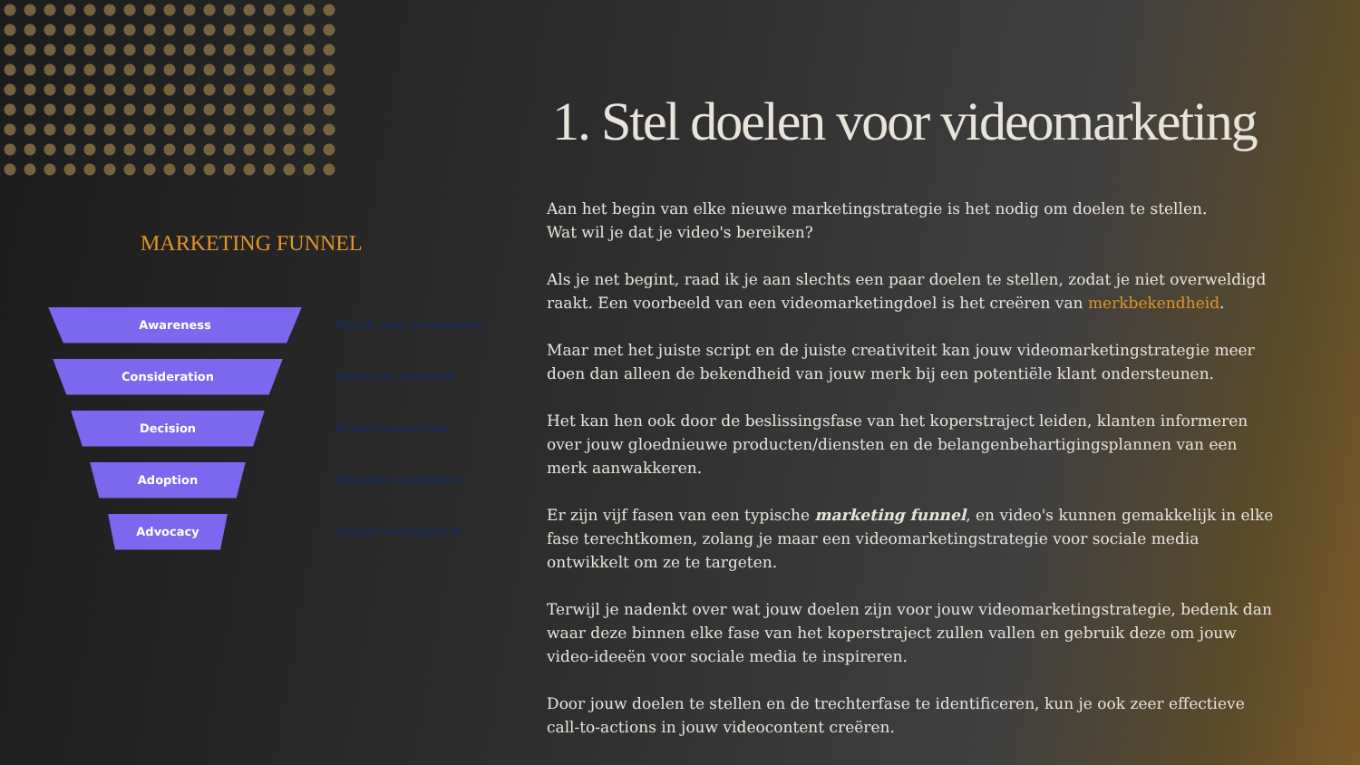MARKETING FUNNEL
Awareness
Reach new consumers
Consideration
Generate demand
Decision
Drive conversion
Adoption
Educate customers
Advocacy
Inspire evangelism
1. Stel doelen voor videomarketing
Aan het begin van elke nieuwe marketingstrategie is het nodig om doelen te stellen.
Wat wil je dat je video's bereiken?
Als je net begint, raad ik je aan slechts een paar doelen te stellen, zodat je niet overweldigd raakt. Een voorbeeld van een videomarketingdoel is het creëren van merkbekendheid.
Maar met het juiste script en de juiste creativiteit kan jouw videomarketingstrategie meer doen dan alleen de bekendheid van jouw merk bij een potentiële klant ondersteunen.
Het kan hen ook door de beslissingsfase van het koperstraject leiden, klanten informeren over jouw gloednieuwe producten/diensten en de belangenbehartigingsplannen van een merk aanwakkeren.
Er zijn vijf fasen van een typische marketing funnel, en video's kunnen gemakkelijk in elke fase terechtkomen, zolang je maar een videomarketingstrategie voor sociale media ontwikkelt om ze te targeten.
Terwijl je nadenkt over wat jouw doelen zijn voor jouw videomarketingstrategie, bedenk dan waar deze binnen elke fase van het koperstraject zullen vallen en gebruik deze om jouw video-ideeën voor sociale media te inspireren.
Door jouw doelen te stellen en de trechterfase te identificeren, kun je ook zeer effectieve call-to-actions in jouw videocontent creëren.